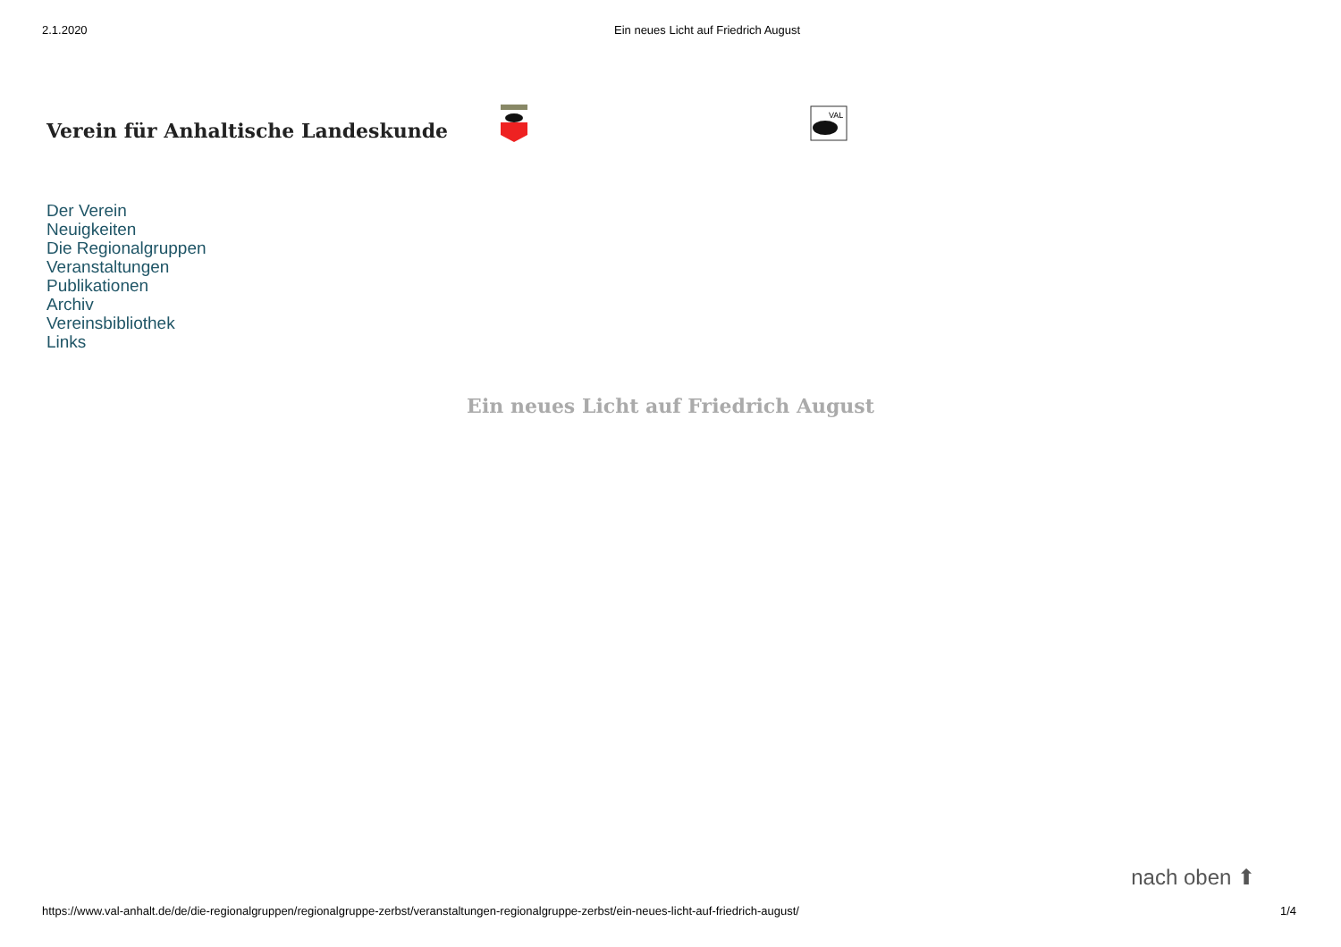2.1.2020 Ein neues Licht auf Friedrich August
Verein für Anhaltische Landeskunde
VAL
Der Verein
Neuigkeiten
Die Regionalgruppen
Veranstaltungen
Publikationen
Archiv
Vereinsbibliothek
Links
Ein neues Licht auf Friedrich August
nach oben ⬆
https://www.val-anhalt.de/de/die-regionalgruppen/regionalgruppe-zerbst/veranstaltungen-regionalgruppe-zerbst/ein-neues-licht-auf-friedrich-august/ 1/4